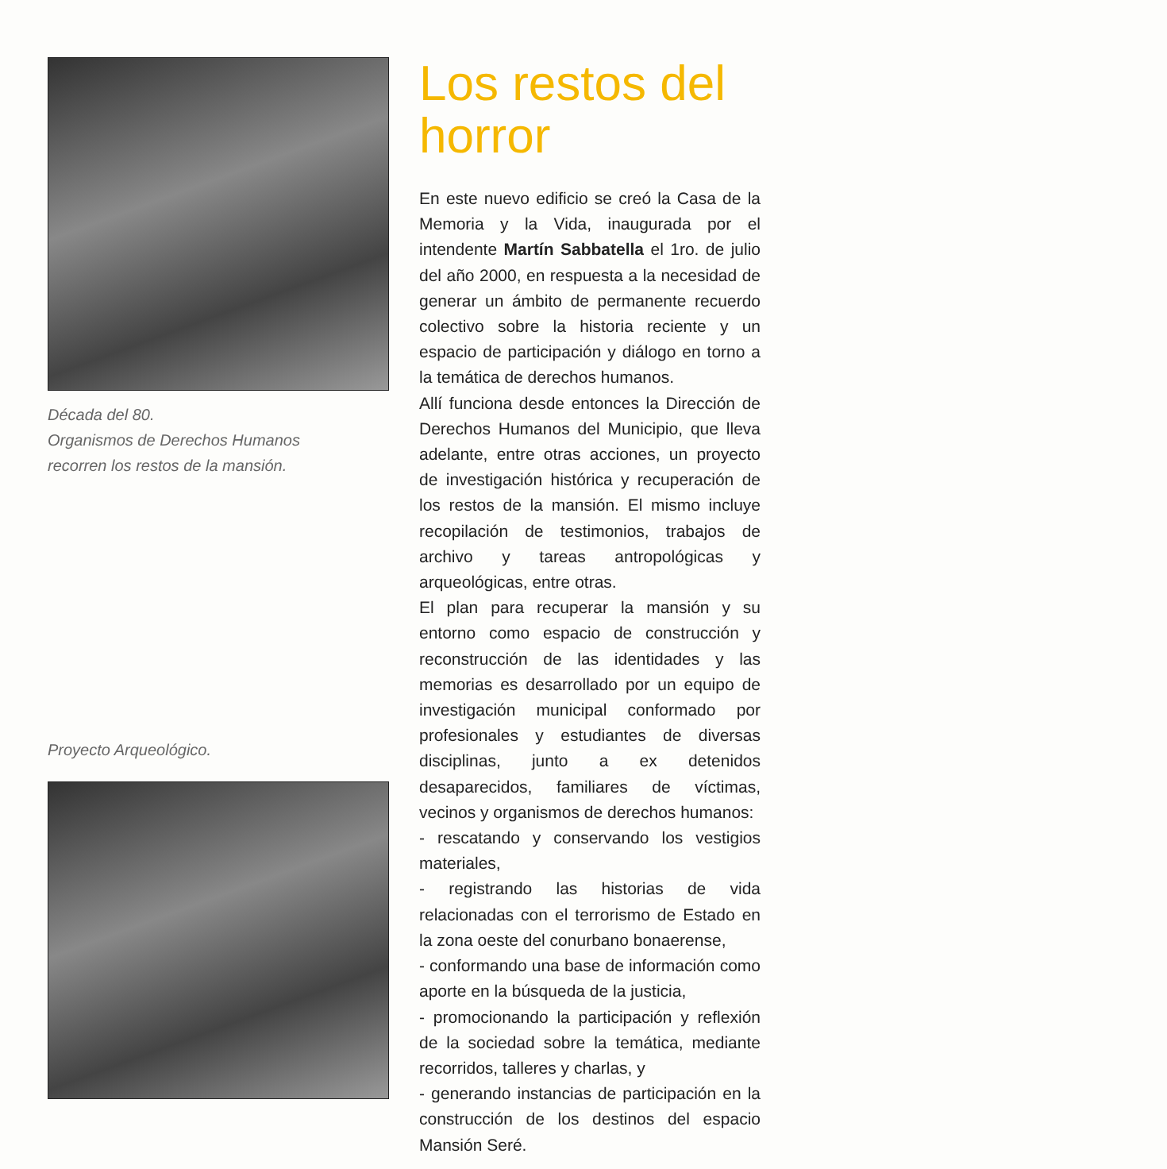Década del 80.
Organismos de Derechos Humanos
recorren los restos de la mansión.
Proyecto Arqueológico.
Los restos del horror
En este nuevo edificio se creó la Casa de la Memoria y la Vida, inaugurada por el intendente Martín Sabbatella el 1ro. de julio del año 2000, en respuesta a la necesidad de generar un ámbito de permanente recuerdo colectivo sobre la historia reciente y un espacio de participación y diálogo en torno a la temática de derechos humanos.
Allí funciona desde entonces la Dirección de Derechos Humanos del Municipio, que lleva adelante, entre otras acciones, un proyecto de investigación histórica y recuperación de los restos de la mansión. El mismo incluye recopilación de testimonios, trabajos de archivo y tareas antropológicas y arqueológicas, entre otras.
El plan para recuperar la mansión y su entorno como espacio de construcción y reconstrucción de las identidades y las memorias es desarrollado por un equipo de investigación municipal conformado por profesionales y estudiantes de diversas disciplinas, junto a ex detenidos desaparecidos, familiares de víctimas, vecinos y organismos de derechos humanos:
- rescatando y conservando los vestigios materiales,
- registrando las historias de vida relacionadas con el terrorismo de Estado en la zona oeste del conurbano bonaerense,
- conformando una base de información como aporte en la búsqueda de la justicia,
- promocionando la participación y reflexión de la sociedad sobre la temática, mediante recorridos, talleres y charlas, y
- generando instancias de participación en la construcción de los destinos del espacio Mansión Seré.